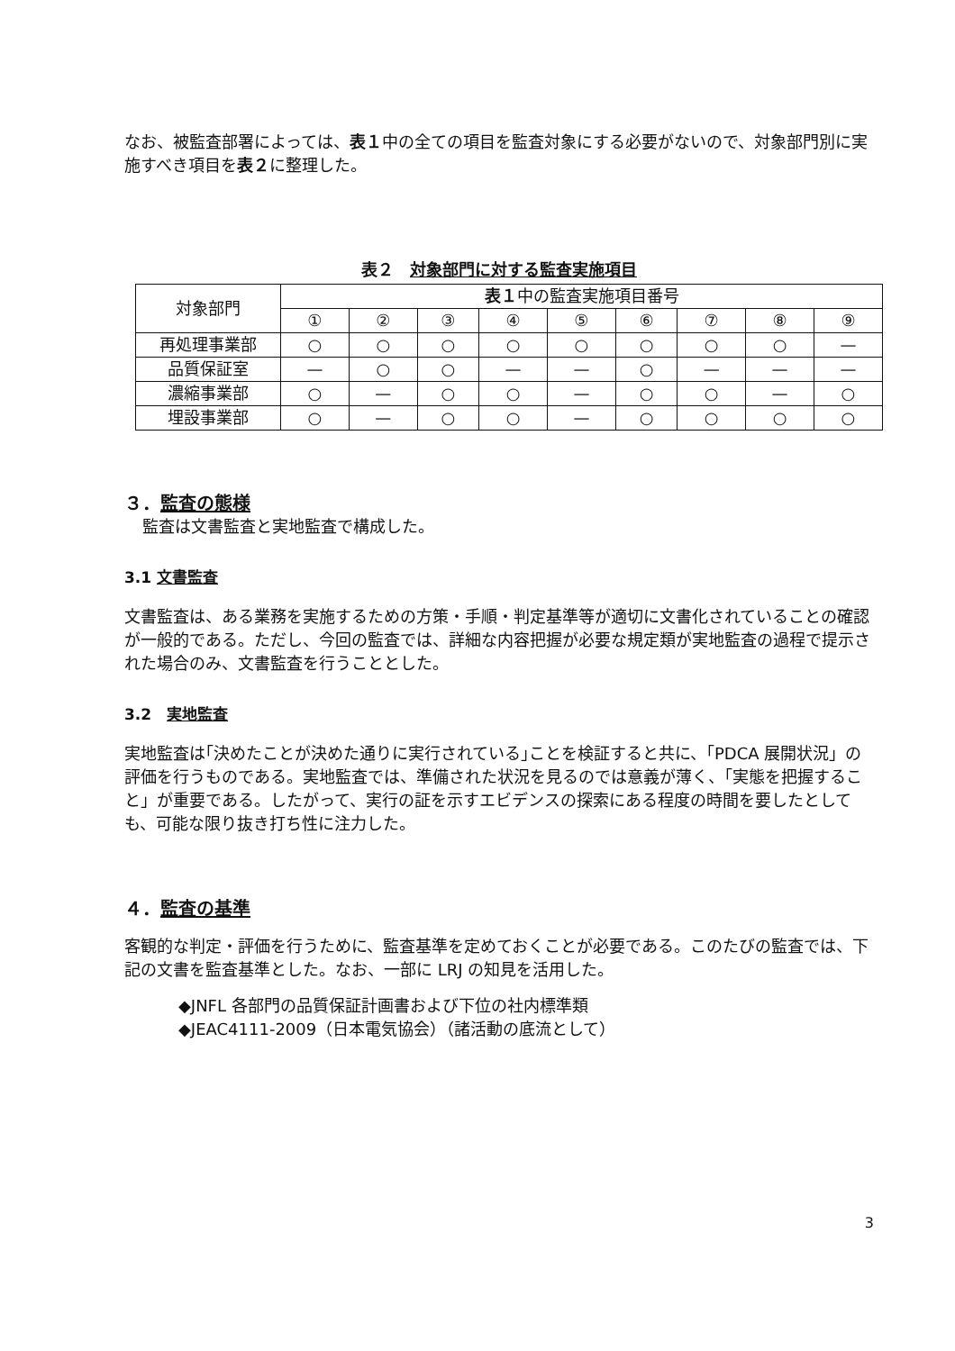なお、被監査部署によっては、表１中の全ての項目を監査対象にする必要がないので、対象部門別に実施すべき項目を表２に整理した。
表２　対象部門に対する監査実施項目
| 対象部門 | 表１ 中の監査実施項目番号 | | | | | | | | |
| --- | --- | --- | --- | --- | --- | --- | --- | --- | --- |
| | ① | ② | ③ | ④ | ⑤ | ⑥ | ⑦ | ⑧ | ⑨ |
| 再処理事業部 | ○ | ○ | ○ | ○ | ○ | ○ | ○ | ○ | — |
| 品質保証室 | — | ○ | ○ | — | — | ○ | — | — | — |
| 濃縮事業部 | ○ | — | ○ | ○ | — | ○ | ○ | — | ○ |
| 埋設事業部 | ○ | — | ○ | ○ | — | ○ | ○ | ○ | ○ |
３．監査の態様
監査は文書監査と実地監査で構成した。
3.1 文書監査
文書監査は、ある業務を実施するための方策・手順・判定基準等が適切に文書化されていることの確認が一般的である。ただし、今回の監査では、詳細な内容把握が必要な規定類が実地監査の過程で提示された場合のみ、文書監査を行うこととした。
3.2　実地監査
実地監査は｢決めたことが決めた通りに実行されている｣ことを検証すると共に、｢PDCA 展開状況」の評価を行うものである。実地監査では、準備された状況を見るのでは意義が薄く、「実態を把握すること」が重要である。したがって、実行の証を示すエビデンスの探索にある程度の時間を要したとしても、可能な限り抜き打ち性に注力した。
４．監査の基準
客観的な判定・評価を行うために、監査基準を定めておくことが必要である。このたびの監査では、下記の文書を監査基準とした。なお、一部に LRJ の知見を活用した。
◆JNFL 各部門の品質保証計画書および下位の社内標準類
◆JEAC4111-2009（日本電気協会）（諸活動の底流として）
3